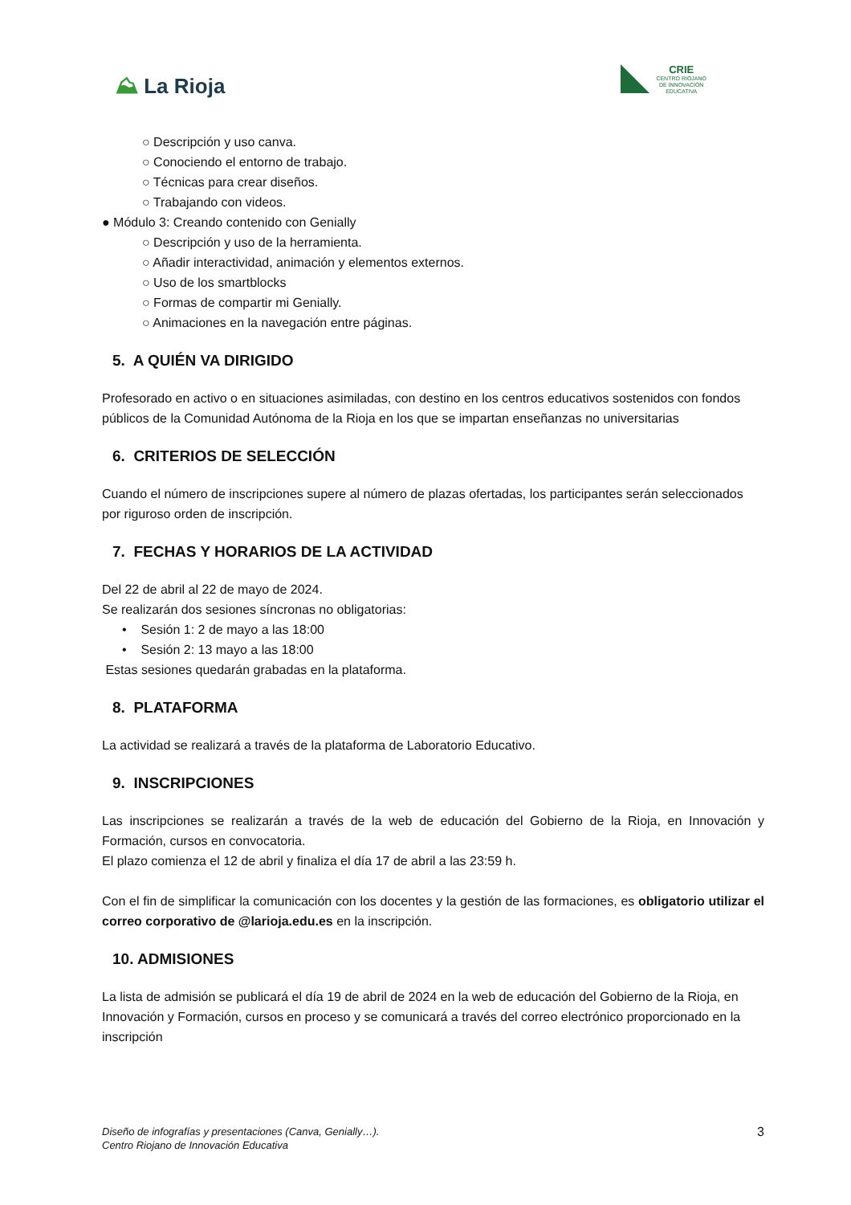⛰ La Rioja
CRIE
CENTRO RIOJANO
DE INNOVACIÓN
EDUCATIVA
○ Descripción y uso canva.
○ Conociendo el entorno de trabajo.
○ Técnicas para crear diseños.
○ Trabajando con videos.
● Módulo 3: Creando contenido con Genially
○ Descripción y uso de la herramienta.
○ Añadir interactividad, animación y elementos externos.
○ Uso de los smartblocks
○ Formas de compartir mi Genially.
○ Animaciones en la navegación entre páginas.
5. A QUIÉN VA DIRIGIDO
Profesorado en activo o en situaciones asimiladas, con destino en los centros educativos sostenidos con fondos públicos de la Comunidad Autónoma de la Rioja en los que se impartan enseñanzas no universitarias
6. CRITERIOS DE SELECCIÓN
Cuando el número de inscripciones supere al número de plazas ofertadas, los participantes serán seleccionados por riguroso orden de inscripción.
7. FECHAS Y HORARIOS DE LA ACTIVIDAD
Del 22 de abril al 22 de mayo de 2024.
Se realizarán dos sesiones síncronas no obligatorias:
• Sesión 1: 2 de mayo a las 18:00
• Sesión 2: 13 mayo a las 18:00
Estas sesiones quedarán grabadas en la plataforma.
8. PLATAFORMA
La actividad se realizará a través de la plataforma de Laboratorio Educativo.
9. INSCRIPCIONES
Las inscripciones se realizarán a través de la web de educación del Gobierno de la Rioja, en Innovación y Formación, cursos en convocatoria.
El plazo comienza el 12 de abril y finaliza el día 17 de abril a las 23:59 h.
Con el fin de simplificar la comunicación con los docentes y la gestión de las formaciones, es obligatorio utilizar el correo corporativo de @larioja.edu.es en la inscripción.
10. ADMISIONES
La lista de admisión se publicará el día 19 de abril de 2024 en la web de educación del Gobierno de la Rioja, en Innovación y Formación, cursos en proceso y se comunicará a través del correo electrónico proporcionado en la inscripción
Diseño de infografías y presentaciones (Canva, Genially…).
Centro Riojano de Innovación Educativa
3